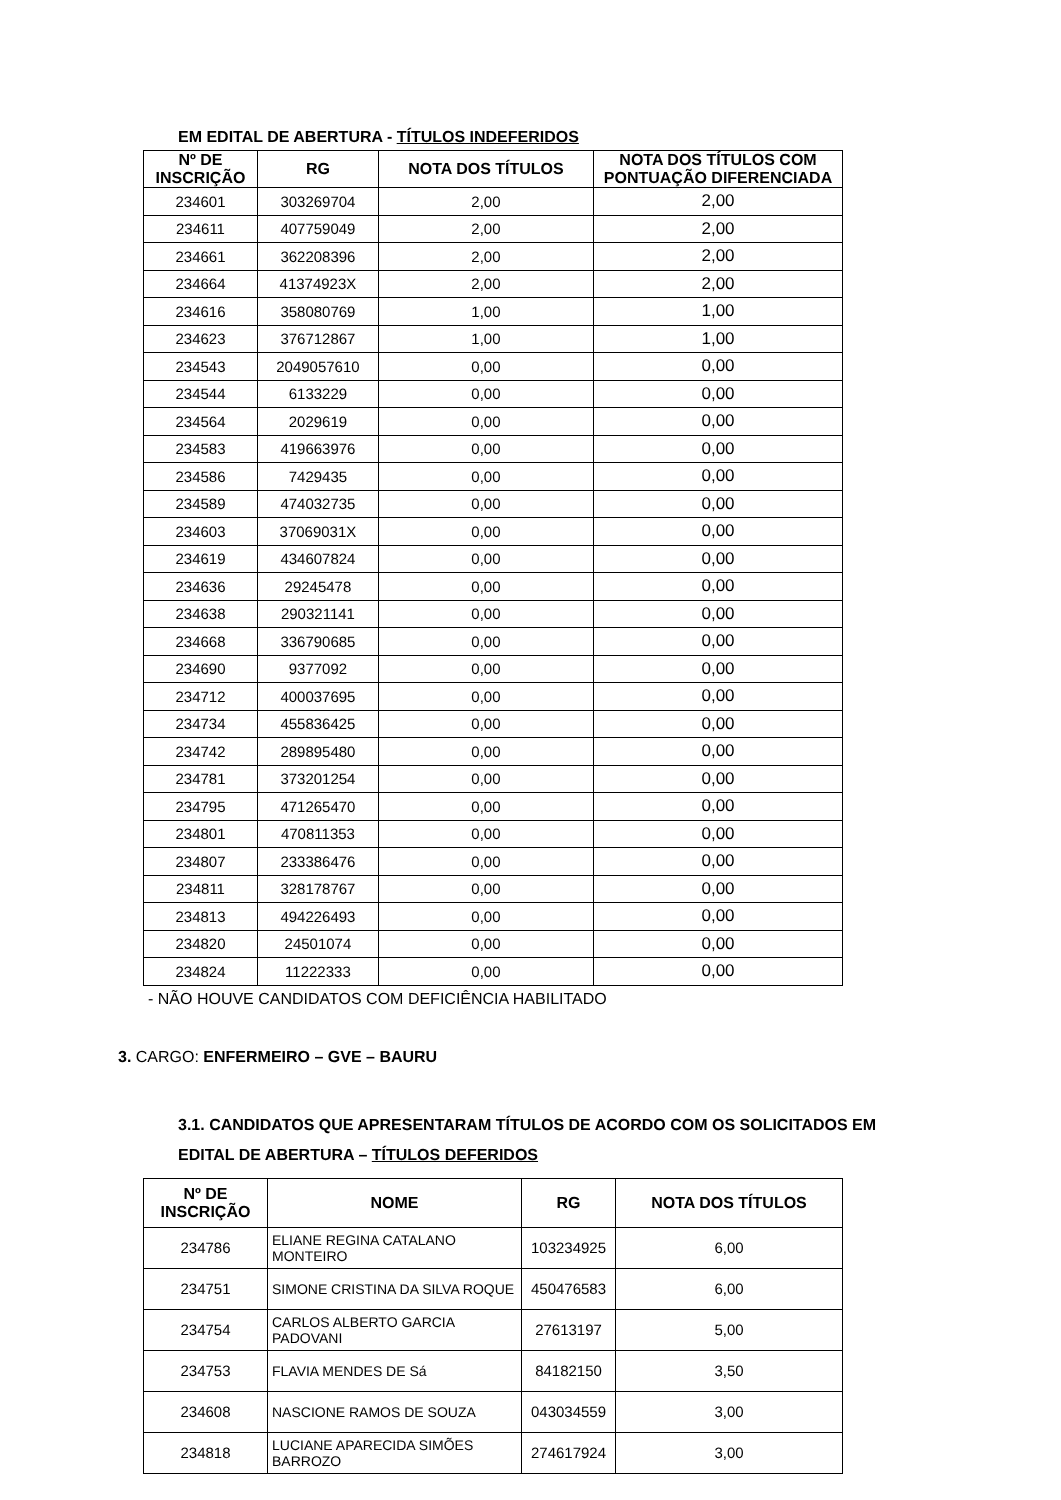EM EDITAL DE ABERTURA - TÍTULOS INDEFERIDOS
| Nº DE INSCRIÇÃO | RG | NOTA DOS TÍTULOS | NOTA DOS TÍTULOS COM PONTUAÇÃO DIFERENCIADA |
| --- | --- | --- | --- |
| 234601 | 303269704 | 2,00 | 2,00 |
| 234611 | 407759049 | 2,00 | 2,00 |
| 234661 | 362208396 | 2,00 | 2,00 |
| 234664 | 41374923X | 2,00 | 2,00 |
| 234616 | 358080769 | 1,00 | 1,00 |
| 234623 | 376712867 | 1,00 | 1,00 |
| 234543 | 2049057610 | 0,00 | 0,00 |
| 234544 | 6133229 | 0,00 | 0,00 |
| 234564 | 2029619 | 0,00 | 0,00 |
| 234583 | 419663976 | 0,00 | 0,00 |
| 234586 | 7429435 | 0,00 | 0,00 |
| 234589 | 474032735 | 0,00 | 0,00 |
| 234603 | 37069031X | 0,00 | 0,00 |
| 234619 | 434607824 | 0,00 | 0,00 |
| 234636 | 29245478 | 0,00 | 0,00 |
| 234638 | 290321141 | 0,00 | 0,00 |
| 234668 | 336790685 | 0,00 | 0,00 |
| 234690 | 9377092 | 0,00 | 0,00 |
| 234712 | 400037695 | 0,00 | 0,00 |
| 234734 | 455836425 | 0,00 | 0,00 |
| 234742 | 289895480 | 0,00 | 0,00 |
| 234781 | 373201254 | 0,00 | 0,00 |
| 234795 | 471265470 | 0,00 | 0,00 |
| 234801 | 470811353 | 0,00 | 0,00 |
| 234807 | 233386476 | 0,00 | 0,00 |
| 234811 | 328178767 | 0,00 | 0,00 |
| 234813 | 494226493 | 0,00 | 0,00 |
| 234820 | 24501074 | 0,00 | 0,00 |
| 234824 | 11222333 | 0,00 | 0,00 |
- NÃO HOUVE CANDIDATOS COM DEFICIÊNCIA HABILITADO
3. CARGO: ENFERMEIRO – GVE – BAURU
3.1. CANDIDATOS QUE APRESENTARAM TÍTULOS DE ACORDO COM OS SOLICITADOS EM EDITAL DE ABERTURA – TÍTULOS DEFERIDOS
| Nº DE INSCRIÇÃO | NOME | RG | NOTA DOS TÍTULOS |
| --- | --- | --- | --- |
| 234786 | ELIANE REGINA CATALANO MONTEIRO | 103234925 | 6,00 |
| 234751 | SIMONE CRISTINA DA SILVA ROQUE | 450476583 | 6,00 |
| 234754 | CARLOS ALBERTO GARCIA PADOVANI | 27613197 | 5,00 |
| 234753 | FLAVIA MENDES DE Sá | 84182150 | 3,50 |
| 234608 | NASCIONE RAMOS DE SOUZA | 043034559 | 3,00 |
| 234818 | LUCIANE APARECIDA SIMÕES BARROZO | 274617924 | 3,00 |